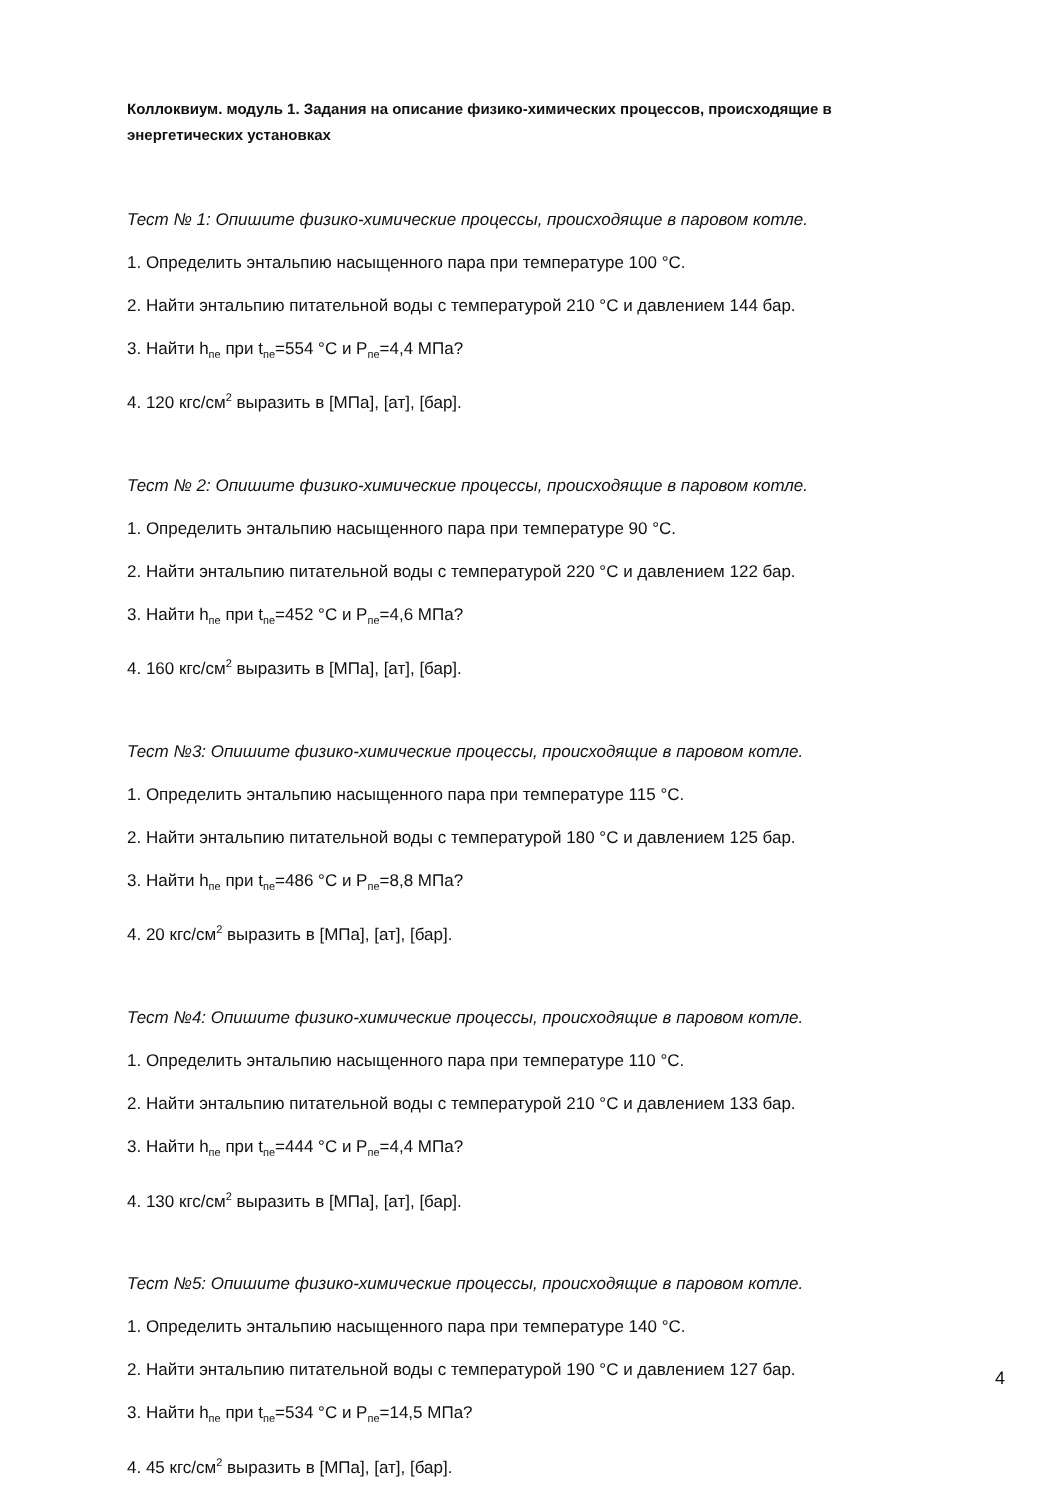Коллоквиум. модуль 1. Задания на описание физико-химических процессов, происходящие в энергетических установках
Тест № 1: Опишите физико-химические процессы, происходящие в паровом котле.
1. Определить энтальпию насыщенного пара при температуре 100 °С.
2. Найти энтальпию питательной воды с температурой 210 °С и давлением 144 бар.
3. Найти h<sub>пе</sub> при t<sub>пе</sub>=554 °С и P<sub>пе</sub>=4,4 МПа?
4. 120 кгс/см<sup>2</sup> выразить в [МПа], [ат], [бар].
Тест № 2: Опишите физико-химические процессы, происходящие в паровом котле.
1. Определить энтальпию насыщенного пара при температуре 90 °С.
2. Найти энтальпию питательной воды с температурой 220 °С и давлением 122 бар.
3. Найти h<sub>пе</sub> при t<sub>пе</sub>=452 °С и P<sub>пе</sub>=4,6 МПа?
4. 160 кгс/см<sup>2</sup> выразить в [МПа], [ат], [бар].
Тест №3: Опишите физико-химические процессы, происходящие в паровом котле.
1. Определить энтальпию насыщенного пара при температуре 115 °С.
2. Найти энтальпию питательной воды с температурой 180 °С и давлением 125 бар.
3. Найти h<sub>пе</sub> при t<sub>пе</sub>=486 °С и P<sub>пе</sub>=8,8 МПа?
4. 20 кгс/см<sup>2</sup> выразить в [МПа], [ат], [бар].
Тест №4: Опишите физико-химические процессы, происходящие в паровом котле.
1. Определить энтальпию насыщенного пара при температуре 110 °С.
2. Найти энтальпию питательной воды с температурой 210 °С и давлением 133 бар.
3. Найти h<sub>пе</sub> при t<sub>пе</sub>=444 °С и P<sub>пе</sub>=4,4 МПа?
4. 130 кгс/см<sup>2</sup> выразить в [МПа], [ат], [бар].
Тест №5: Опишите физико-химические процессы, происходящие в паровом котле.
1. Определить энтальпию насыщенного пара при температуре 140 °С.
2. Найти энтальпию питательной воды с температурой 190 °С и давлением 127 бар.
3. Найти h<sub>пе</sub> при t<sub>пе</sub>=534 °С и P<sub>пе</sub>=14,5 МПа?
4. 45 кгс/см<sup>2</sup> выразить в [МПа], [ат], [бар].
4